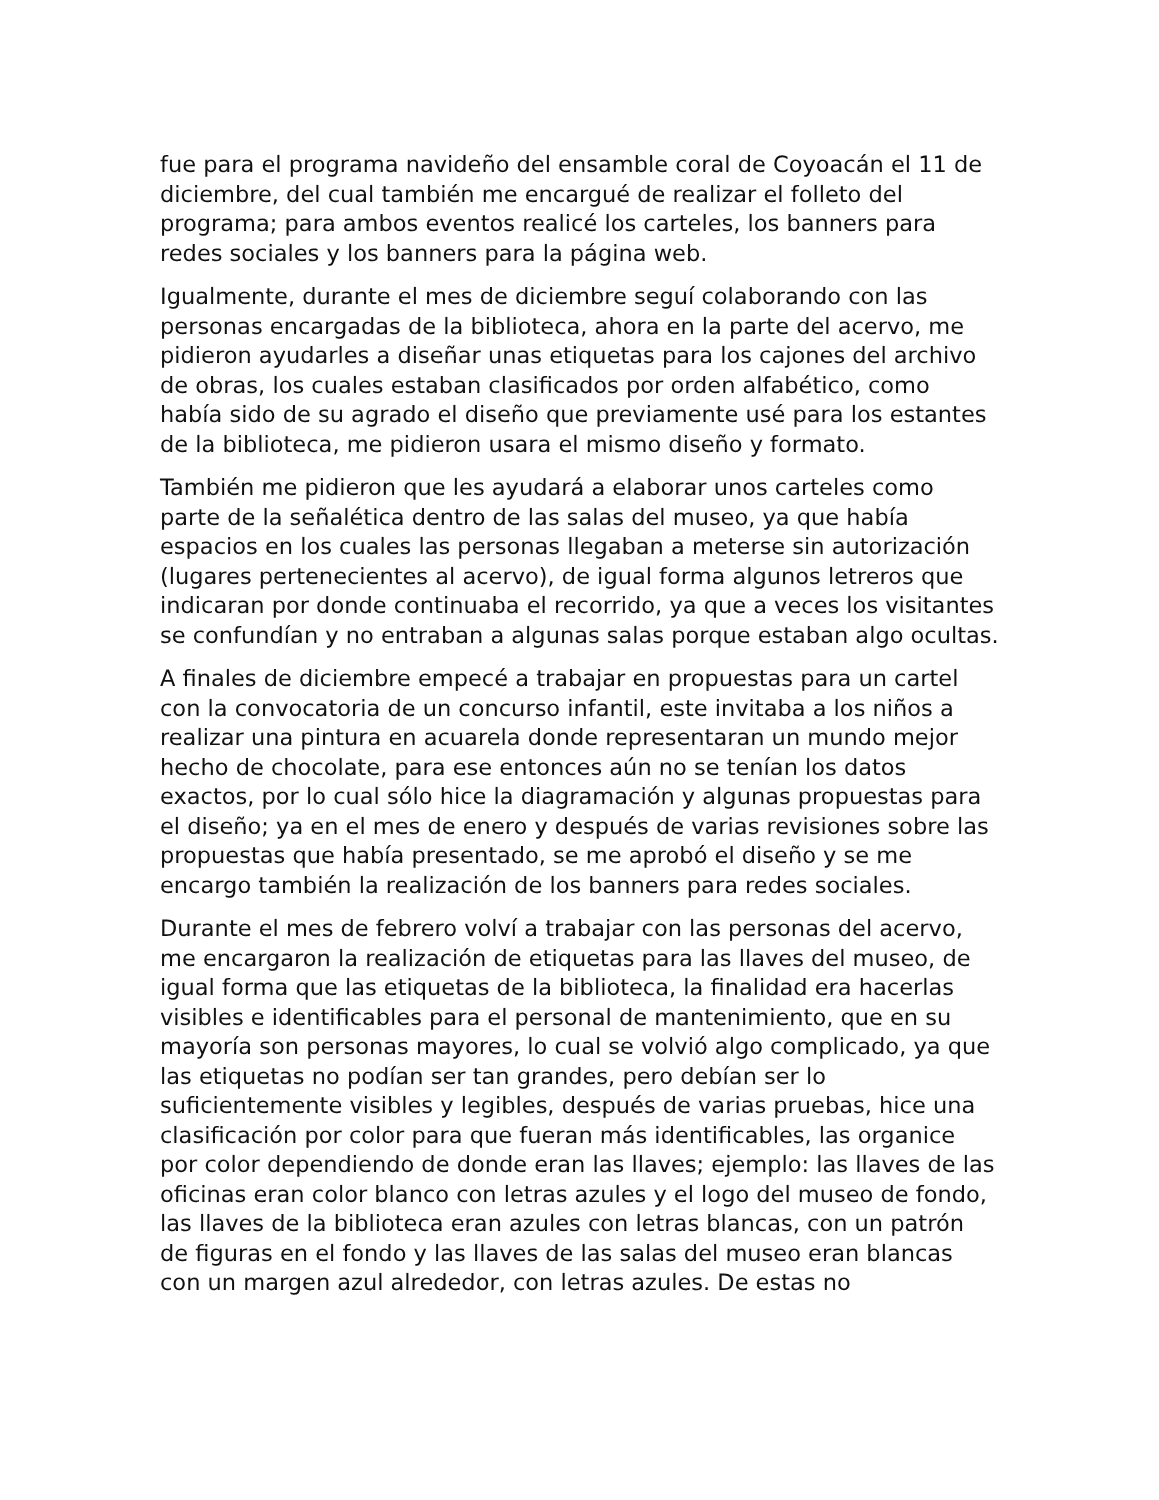fue para el programa navideño del ensamble coral de Coyoacán el 11 de diciembre, del cual también me encargué de realizar el folleto del programa; para ambos eventos realicé los carteles, los banners para redes sociales y los banners para la página web.
Igualmente, durante el mes de diciembre seguí colaborando con las personas encargadas de la biblioteca, ahora en la parte del acervo, me pidieron ayudarles a diseñar unas etiquetas para los cajones del archivo de obras, los cuales estaban clasificados por orden alfabético, como había sido de su agrado el diseño que previamente usé para los estantes de la biblioteca, me pidieron usara el mismo diseño y formato.
También me pidieron que les ayudará a elaborar unos carteles como parte de la señalética dentro de las salas del museo, ya que había espacios en los cuales las personas llegaban a meterse sin autorización (lugares pertenecientes al acervo), de igual forma algunos letreros que indicaran por donde continuaba el recorrido, ya que a veces los visitantes se confundían y no entraban a algunas salas porque estaban algo ocultas.
A finales de diciembre empecé a trabajar en propuestas para un cartel con la convocatoria de un concurso infantil, este invitaba a los niños a realizar una pintura en acuarela donde representaran un mundo mejor hecho de chocolate, para ese entonces aún no se tenían los datos exactos, por lo cual sólo hice la diagramación y algunas propuestas para el diseño; ya en el mes de enero y después de varias revisiones sobre las propuestas que había presentado, se me aprobó el diseño y se me encargo también la realización de los banners para redes sociales.
Durante el mes de febrero volví a trabajar con las personas del acervo, me encargaron la realización de etiquetas para las llaves del museo, de igual forma que las etiquetas de la biblioteca, la finalidad era hacerlas visibles e identificables para el personal de mantenimiento, que en su mayoría son personas mayores, lo cual se volvió algo complicado, ya que las etiquetas no podían ser tan grandes, pero debían ser lo suficientemente visibles y legibles, después de varias pruebas, hice una clasificación por color para que fueran más identificables, las organice por color dependiendo de donde eran las llaves; ejemplo: las llaves de las oficinas eran color blanco con letras azules y el logo del museo de fondo, las llaves de la biblioteca eran azules con letras blancas, con un patrón de figuras en el fondo y las llaves de las salas del museo eran blancas con un margen azul alrededor, con letras azules. De estas no